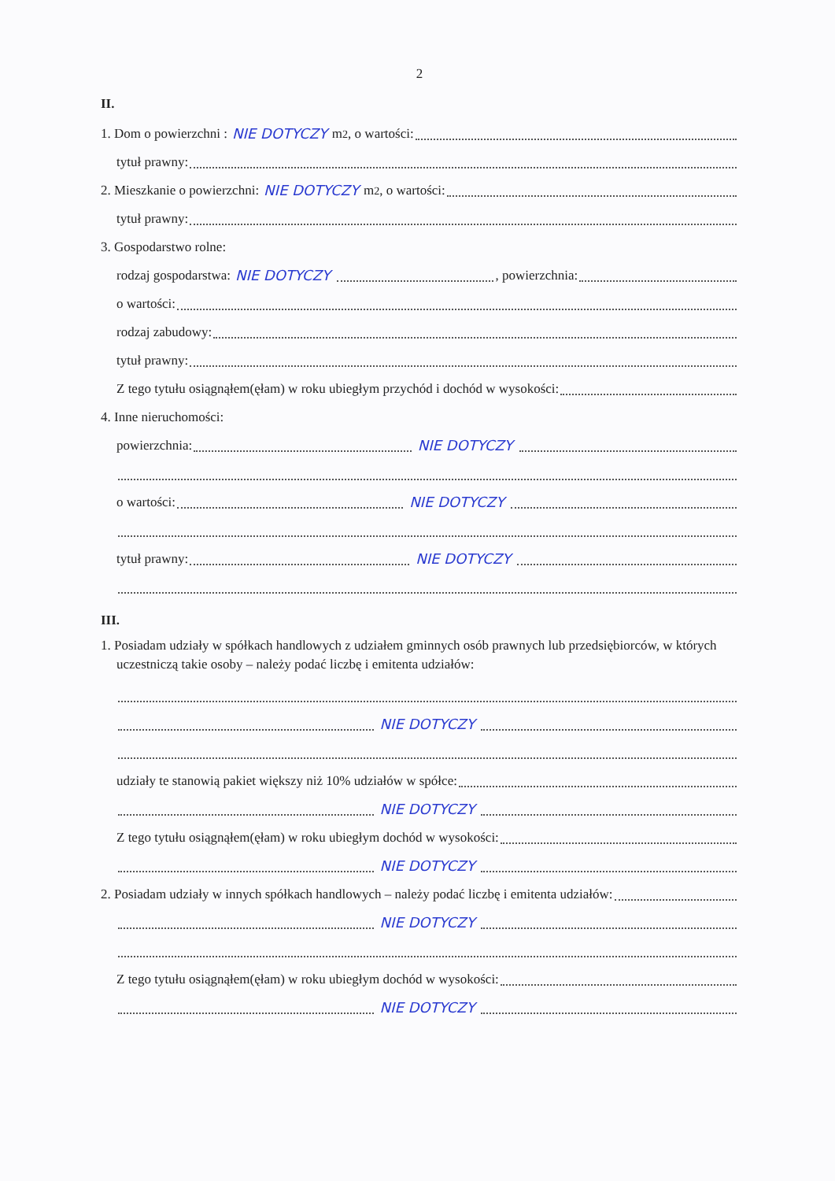2
II.
1. Dom o powierzchni : NIE DOTYCZY m<sup>2</sup>, o wartości:
tytuł prawny:
2. Mieszkanie o powierzchni: NIE DOTYCZY m<sup>2</sup>, o wartości:
tytuł prawny:
3. Gospodarstwo rolne:
rodzaj gospodarstwa: NIE DOTYCZY , powierzchnia:
o wartości:
rodzaj zabudowy:
tytuł prawny:
Z tego tytułu osiągnąłem(ęłam) w roku ubiegłym przychód i dochód w wysokości:
4. Inne nieruchomości:
powierzchnia: NIE DOTYCZY
o wartości: NIE DOTYCZY
tytuł prawny: NIE DOTYCZY
III.
1. Posiadam udziały w spółkach handlowych z udziałem gminnych osób prawnych lub przedsiębiorców, w których uczestniczą takie osoby – należy podać liczbę i emitenta udziałów:
NIE DOTYCZY
udziały te stanowią pakiet większy niż 10% udziałów w spółce:
NIE DOTYCZY
Z tego tytułu osiągnąłem(ęłam) w roku ubiegłym dochód w wysokości:
NIE DOTYCZY
2. Posiadam udziały w innych spółkach handlowych – należy podać liczbę i emitenta udziałów:
NIE DOTYCZY
Z tego tytułu osiągnąłem(ęłam) w roku ubiegłym dochód w wysokości:
NIE DOTYCZY